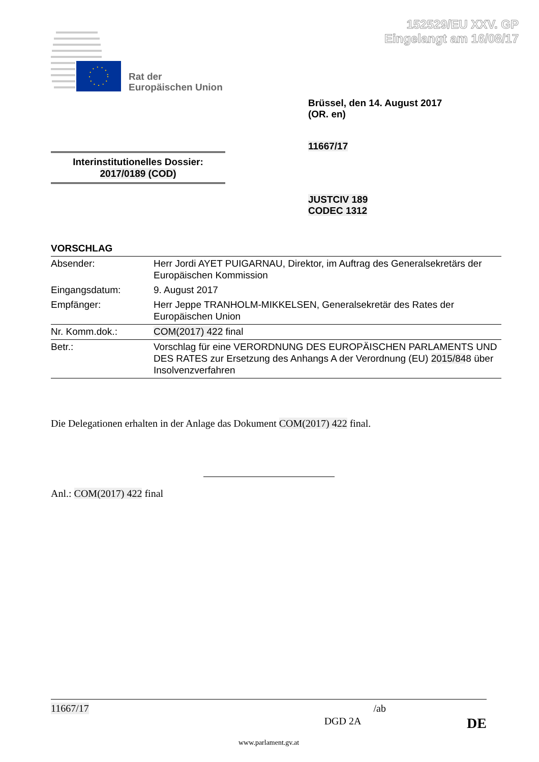152529/EU XXV. GP
Eingelangt am 16/08/17
Rat der
Europäischen Union
Brüssel, den 14. August 2017
(OR. en)
11667/17
Interinstitutionelles Dossier:
2017/0189 (COD)
JUSTCIV 189
CODEC 1312
VORSCHLAG
| Absender: | Herr Jordi AYET PUIGARNAU, Direktor, im Auftrag des Generalsekretärs der Europäischen Kommission |
| Eingangsdatum: | 9. August 2017 |
| Empfänger: | Herr Jeppe TRANHOLM-MIKKELSEN, Generalsekretär des Rates der Europäischen Union |
| Nr. Komm.dok.: | COM(2017) 422 final |
| Betr.: | Vorschlag für eine VERORDNUNG DES EUROPÄISCHEN PARLAMENTS UND DES RATES zur Ersetzung des Anhangs A der Verordnung (EU) 2015/84 8 über Insolvenzverfahren |
Die Delegationen erhalten in der Anlage das Dokument COM(2017) 422 final.
Anl.: COM(2017) 422 final
11667/17 /ab
DGD 2A DE
www.parlament.gv.at